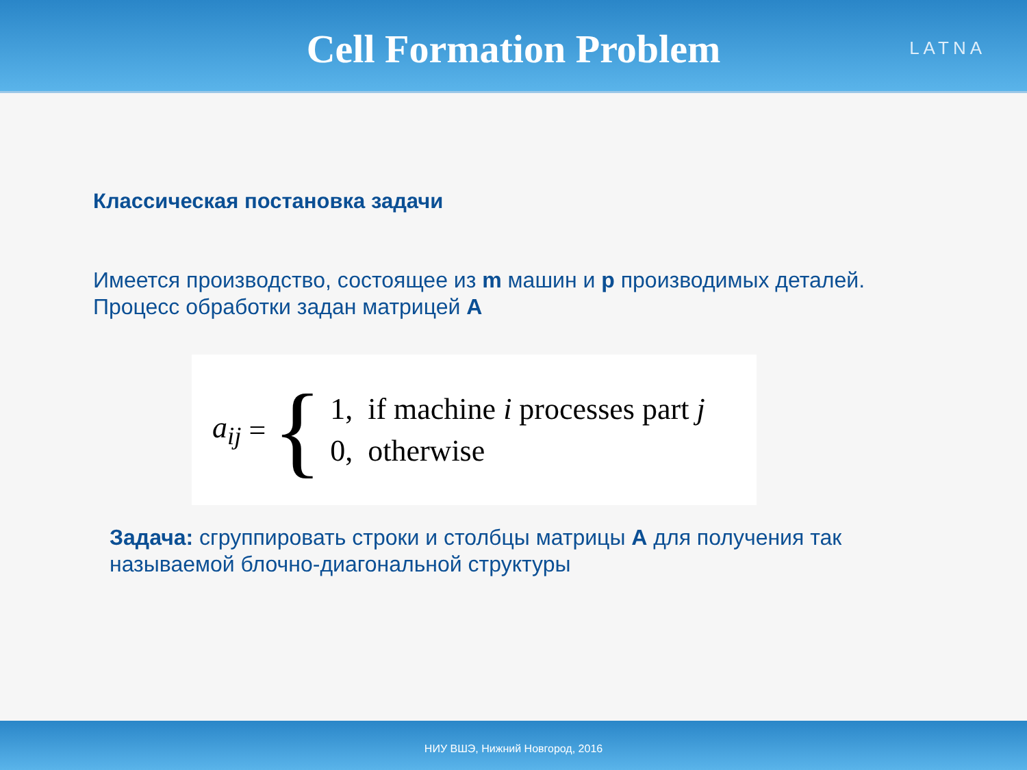Cell Formation Problem
LATNA
Классическая постановка задачи
Имеется производство, состоящее из m машин и p производимых деталей.
Процесс обработки задан матрицей A
a<sub>ij</sub> = {
| 1, | if machine i processes part j |
| 0, | otherwise |
Задача: сгруппировать строки и столбцы матрицы A для получения так называемой блочно-диагональной структуры
НИУ ВШЭ, Нижний Новгород, 2016